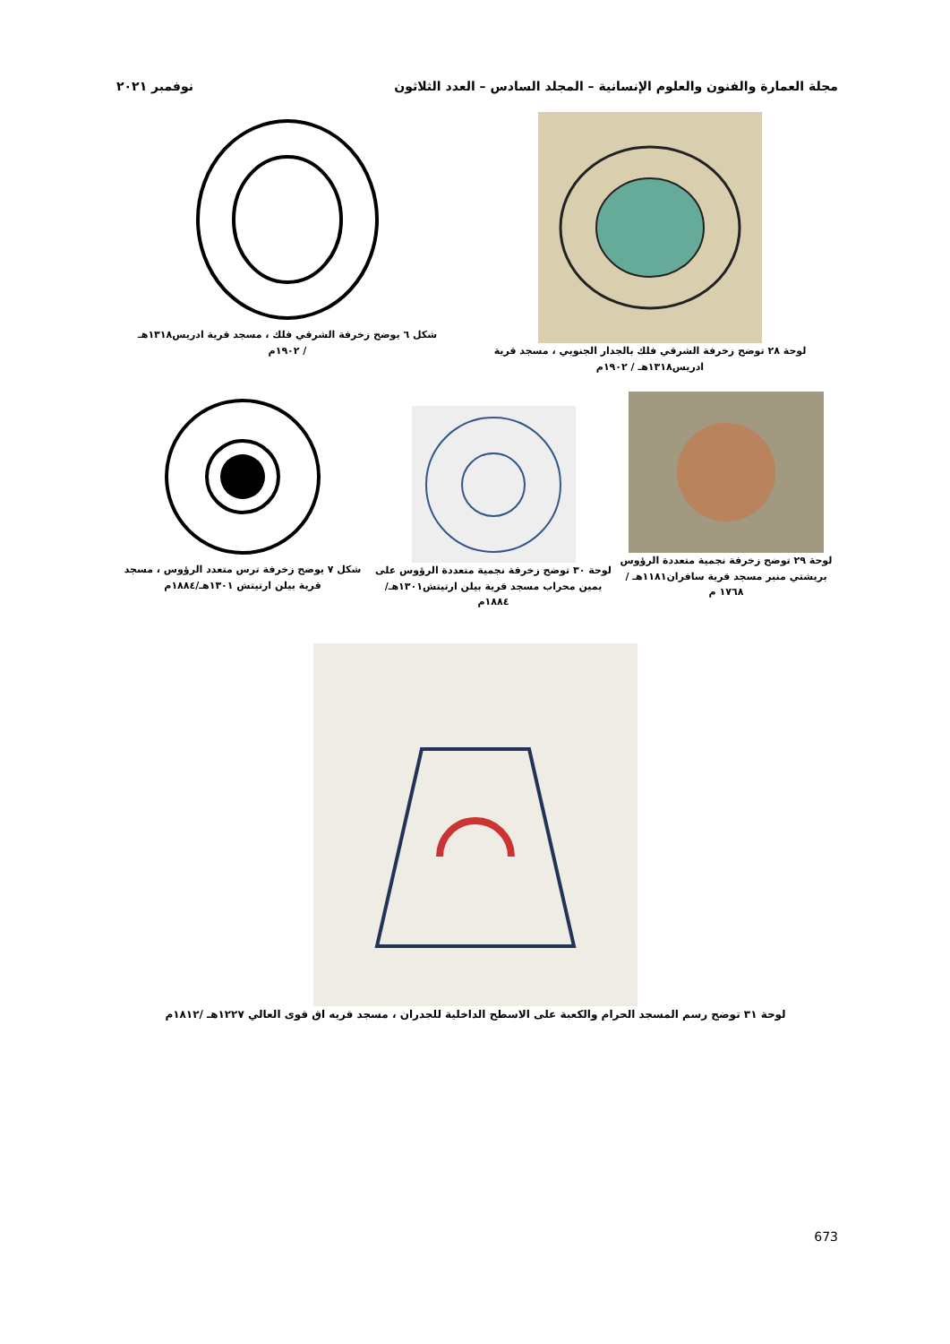مجلة العمارة والفنون والعلوم الإنسانية – المجلد السادس – العدد الثلاثون
نوفمبر ٢٠٢١
لوحة ٢٨ توضح زخرفة الشرقي فلك بالجدار الجنوبي ، مسجد قرية
ادريس١٣١٨هـ / ١٩٠٢م
شكل ٦ يوضح زخرفة الشرقي فلك ، مسجد قرية ادريس١٣١٨هـ
/ ١٩٠٢م
لوحة ٢٩ توضح زخرفة نجمية متعددة الرؤوس بريشتي منبر مسجد قرية سافران١١٨١هـ / ١٧٦٨ م
لوحة ٣٠ توضح زخرفة نجمية متعددة الرؤوس على يمين محراب مسجد قرية بيلن ارتيتش١٣٠١هـ/١٨٨٤م
شكل ٧ يوضح زخرفة ترس متعدد الرؤوس ، مسجد قرية بيلن ارتيتش ١٣٠١هـ/١٨٨٤م
لوحة ٣١ توضح رسم المسجد الحرام والكعبة على الاسطح الداخلية للجدران ، مسجد قريه اق قوى العالي ١٢٢٧هـ /١٨١٢م
673